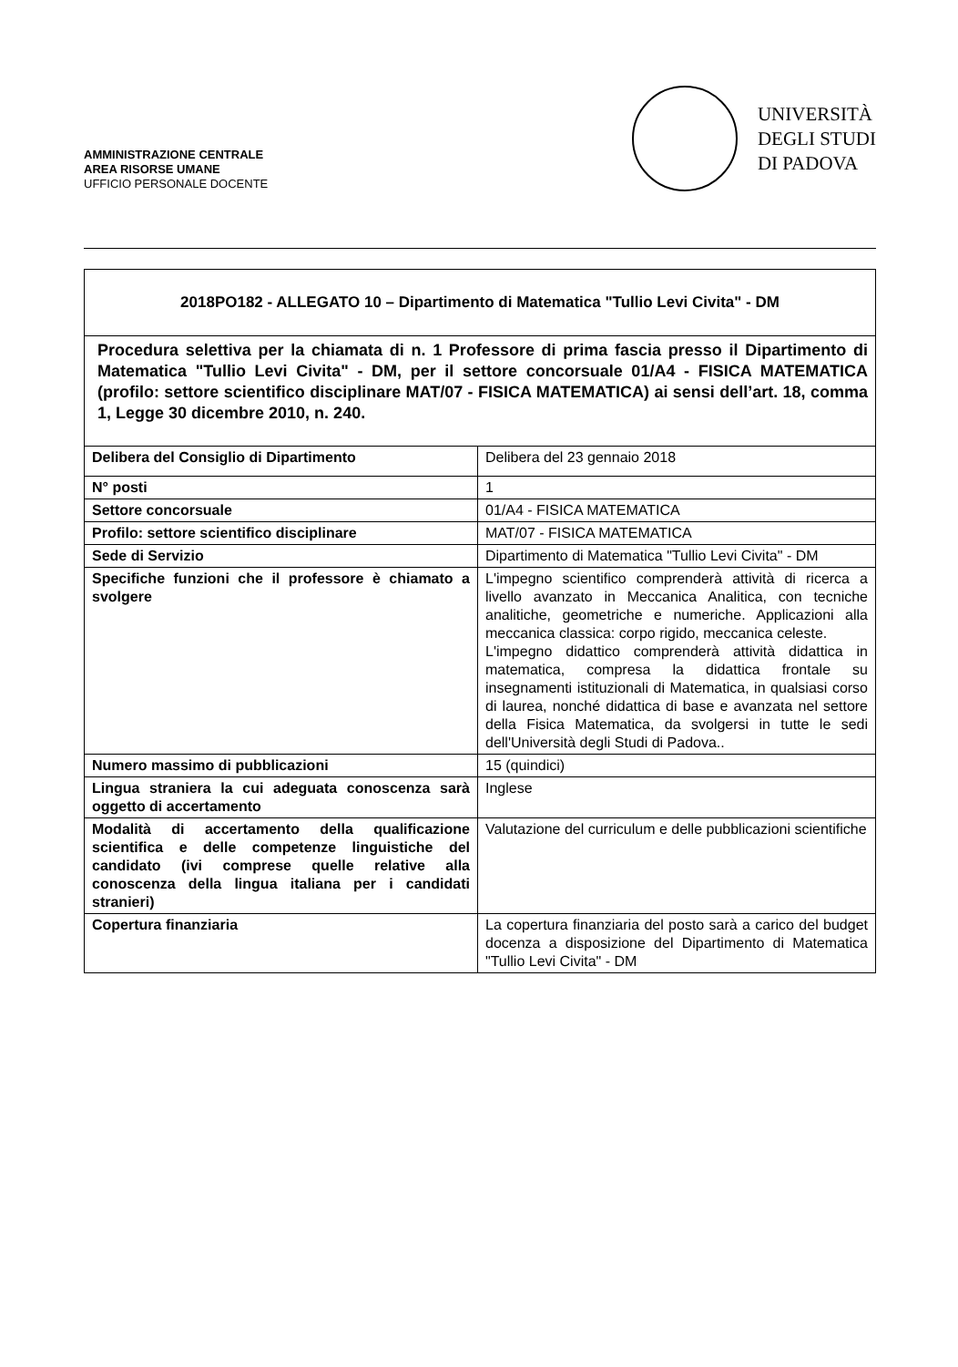AMMINISTRAZIONE CENTRALE
AREA RISORSE UMANE
UFFICIO PERSONALE DOCENTE
UNIVERSITÀ
DEGLI STUDI
DI PADOVA
| 2018PO182 - ALLEGATO 10 – Dipartimento di Matematica "Tullio Levi Civita" - DM | |
| Procedura selettiva per la chiamata di n. 1 Professore di prima fascia presso il Dipartimento di Matematica "Tullio Levi Civita" - DM, per il settore concorsuale 01/A4 - FISICA MATEMATICA (profilo: settore scientifico disciplinare MAT/07 - FISICA MATEMATICA) ai sensi dell’art. 18, comma 1, Legge 30 dicembre 2010, n. 240. | |
| Delibera del Consiglio di Dipartimento | Delibera del 23 gennaio 2018 |
| N° posti | 1 |
| Settore concorsuale | 01/A4 - FISICA MATEMATICA |
| Profilo: settore scientifico disciplinare | MAT/07 - FISICA MATEMATICA |
| Sede di Servizio | Dipartimento di Matematica "Tullio Levi Civita" - DM |
| Specifiche funzioni che il professore è chiamato a svolgere | L'impegno scientifico comprenderà attività di ricerca a livello avanzato in Meccanica Analitica, con tecniche analitiche, geometriche e numeriche. Applicazioni alla meccanica classica: corpo rigido, meccanica celeste. L'impegno didattico comprenderà attività didattica in matematica, compresa la didattica frontale su insegnamenti istituzionali di Matematica, in qualsiasi corso di laurea, nonché didattica di base e avanzata nel settore della Fisica Matematica, da svolgersi in tutte le sedi dell'Università degli Studi di Padova.. |
| Numero massimo di pubblicazioni | 15 (quindici) |
| Lingua straniera la cui adeguata conoscenza sarà oggetto di accertamento | Inglese |
| Modalità di accertamento della qualificazione scientifica e delle competenze linguistiche del candidato (ivi comprese quelle relative alla conoscenza della lingua italiana per i candidati stranieri) | Valutazione del curriculum e delle pubblicazioni scientifiche |
| Copertura finanziaria | La copertura finanziaria del posto sarà a carico del budget docenza a disposizione del Dipartimento di Matematica "Tullio Levi Civita" - DM |